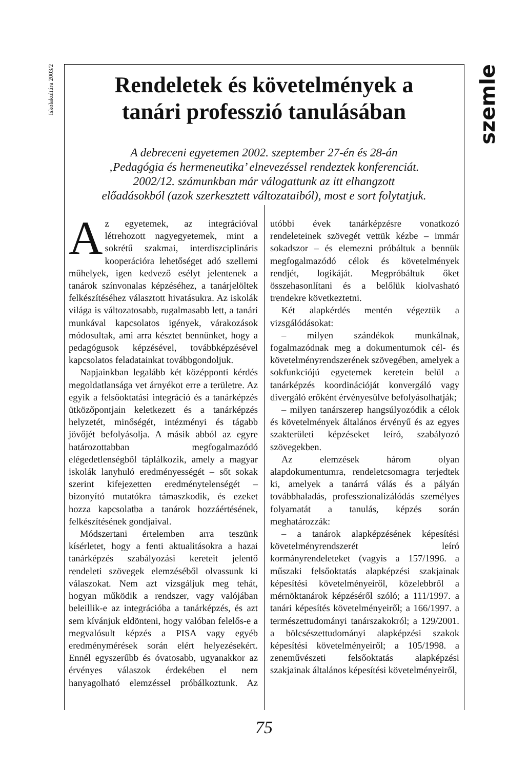Iskolakultúra 2003/2
szemle
Rendeletek és követelmények a
tanári professzió tanulásában
A debreceni egyetemen 2002. szeptember 27-én és 28-án
‚Pedagógia és hermeneutika’ elnevezéssel rendeztek konferenciát.
2002/12. számunkban már válogattunk az itt elhangzott
előadásokból (azok szerkesztett változataiból), most e sort folytatjuk.
Az egyetemek, az integrációval létrehozott nagyegyetemek, mint a sokrétű szakmai, interdiszciplináris kooperációra lehetőséget adó szellemi műhelyek, igen kedvező esélyt jelentenek a tanárok színvonalas képzéséhez, a tanárjelöltek felkészítéséhez választott hivatásukra. Az iskolák világa is változatosabb, rugalmasabb lett, a tanári munkával kapcsolatos igények, várakozások módosultak, ami arra késztet bennünket, hogy a pedagógusok képzésével, továbbképzésével kapcsolatos feladatainkat továbbgondoljuk.
Napjainkban legalább két középponti kérdés megoldatlansága vet árnyékot erre a területre. Az egyik a felsőoktatási integráció és a tanárképzés ütközőpontjain keletkezett és a tanárképzés helyzetét, minőségét, intézményi és tágabb jövőjét befolyásolja. A másik abból az egyre határozottabban megfogalmazódó elégedetlenségből táplálkozik, amely a magyar iskolák lanyhuló eredményességét – sőt sokak szerint kifejezetten eredménytelenségét – bizonyító mutatókra támaszkodik, és ezeket hozza kapcsolatba a tanárok hozzáértésének, felkészítésének gondjaival.
Módszertani értelemben arra teszünk kísérletet, hogy a fenti aktualitásokra a hazai tanárképzés szabályozási kereteit jelentő rendeleti szövegek elemzéséből olvassunk ki válaszokat. Nem azt vizsgáljuk meg tehát, hogyan működik a rendszer, vagy valójában beleillik-e az integrációba a tanárképzés, és azt sem kívánjuk eldönteni, hogy valóban felelős-e a megvalósult képzés a PISA vagy egyéb eredménymérések során elért helyezésekért. Ennél egyszerűbb és óvatosabb, ugyanakkor az érvényes válaszok érdekében el nem hanyagolható elemzéssel próbálkoztunk. Az utóbbi évek tanárképzésre vonatkozó rendeleteinek szövegét vettük kézbe – immár sokadszor – és elemezni próbáltuk a bennük megfogalmazódó célok és követelmények rendjét, logikáját. Megpróbáltuk őket összehasonlítani és a belőlük kiolvasható trendekre következtetni.
Két alapkérdés mentén végeztük a vizsgálódásokat:
– milyen szándékok munkálnak, fogalmazódnak meg a dokumentumok cél- és követelményrendszerének szövegében, amelyek a sokfunkciójú egyetemek keretein belül a tanárképzés koordinációját konvergáló vagy divergáló erőként érvényesülve befolyásolhatják;
– milyen tanárszerep hangsúlyozódik a célok és követelmények általános érvényű és az egyes szakterületi képzéseket leíró, szabályozó szövegekben.
Az elemzések három olyan alapdokumentumra, rendeletcsomagra terjedtek ki, amelyek a tanárrá válás és a pályán továbbhaladás, professzionalizálódás személyes folyamatát a tanulás, képzés során meghatározzák:
– a tanárok alapképzésének képesítési követelményrendszerét leíró kormányrendeleteket (vagyis a 157/1996. a műszaki felsőoktatás alapképzési szakjainak képesítési követelményeiről, közelebbről a mérnöktanárok képzéséről szóló; a 111/1997. a tanári képesítés követelményeiről; a 166/1997. a természettudományi tanárszakokról; a 129/2001. a bölcsészettudományi alapképzési szakok képesítési követelményeiről; a 105/1998. a zeneművészeti felsőoktatás alapképzési szakjainak általános képesítési követelményeiről,
75